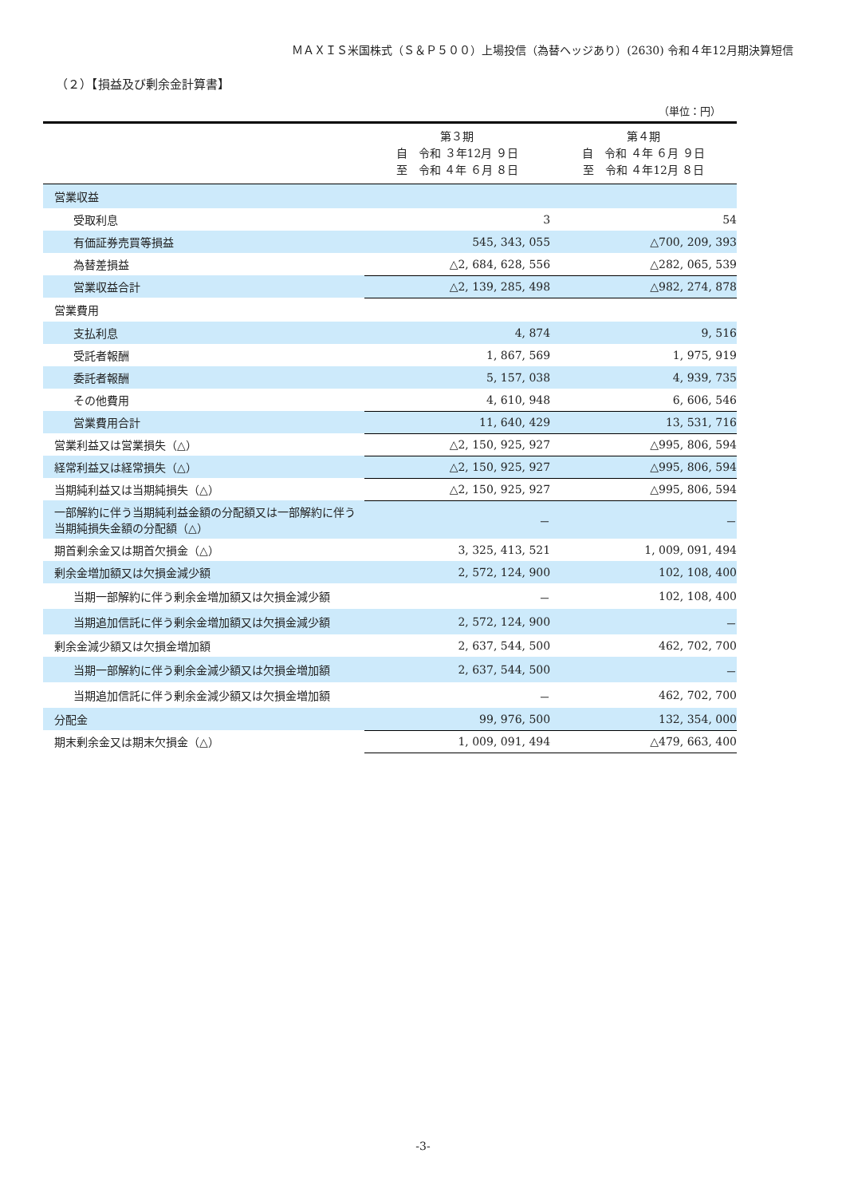ＭＡＸＩＳ米国株式（Ｓ＆Ｐ５００）上場投信（為替ヘッジあり）(2630) 令和４年12月期決算短信
（２）【損益及び剰余金計算書】
（単位：円）
| | 第３期 自 令和 ３年12月 ９日 至 令和 ４年 ６月 ８日 | 第４期 自 令和 ４年 ６月 ９日 至 令和 ４年12月 ８日 |
| --- | --- | --- |
| 営業収益 | | |
| 受取利息 | 3 | 54 |
| 有価証券売買等損益 | 545, 343, 055 | △700, 209, 393 |
| 為替差損益 | △2, 684, 628, 556 | △282, 065, 539 |
| 営業収益合計 | △2, 139, 285, 498 | △982, 274, 878 |
| 営業費用 | | |
| 支払利息 | 4, 874 | 9, 516 |
| 受託者報酬 | 1, 867, 569 | 1, 975, 919 |
| 委託者報酬 | 5, 157, 038 | 4, 939, 735 |
| その他費用 | 4, 610, 948 | 6, 606, 546 |
| 営業費用合計 | 11, 640, 429 | 13, 531, 716 |
| 営業利益又は営業損失（△） | △2, 150, 925, 927 | △995, 806, 594 |
| 経常利益又は経常損失（△） | △2, 150, 925, 927 | △995, 806, 594 |
| 当期純利益又は当期純損失（△） | △2, 150, 925, 927 | △995, 806, 594 |
| 一部解約に伴う当期純利益金額の分配額又は一部解約に伴う当期純損失金額の分配額（△） | － | － |
| 期首剰余金又は期首欠損金（△） | 3, 325, 413, 521 | 1, 009, 091, 494 |
| 剰余金増加額又は欠損金減少額 | 2, 572, 124, 900 | 102, 108, 400 |
| 当期一部解約に伴う剰余金増加額又は欠損金減少額 | － | 102, 108, 400 |
| 当期追加信託に伴う剰余金増加額又は欠損金減少額 | 2, 572, 124, 900 | － |
| 剰余金減少額又は欠損金増加額 | 2, 637, 544, 500 | 462, 702, 700 |
| 当期一部解約に伴う剰余金減少額又は欠損金増加額 | 2, 637, 544, 500 | － |
| 当期追加信託に伴う剰余金減少額又は欠損金増加額 | － | 462, 702, 700 |
| 分配金 | 99, 976, 500 | 132, 354, 000 |
| 期末剰余金又は期末欠損金（△） | 1, 009, 091, 494 | △479, 663, 400 |
-3-